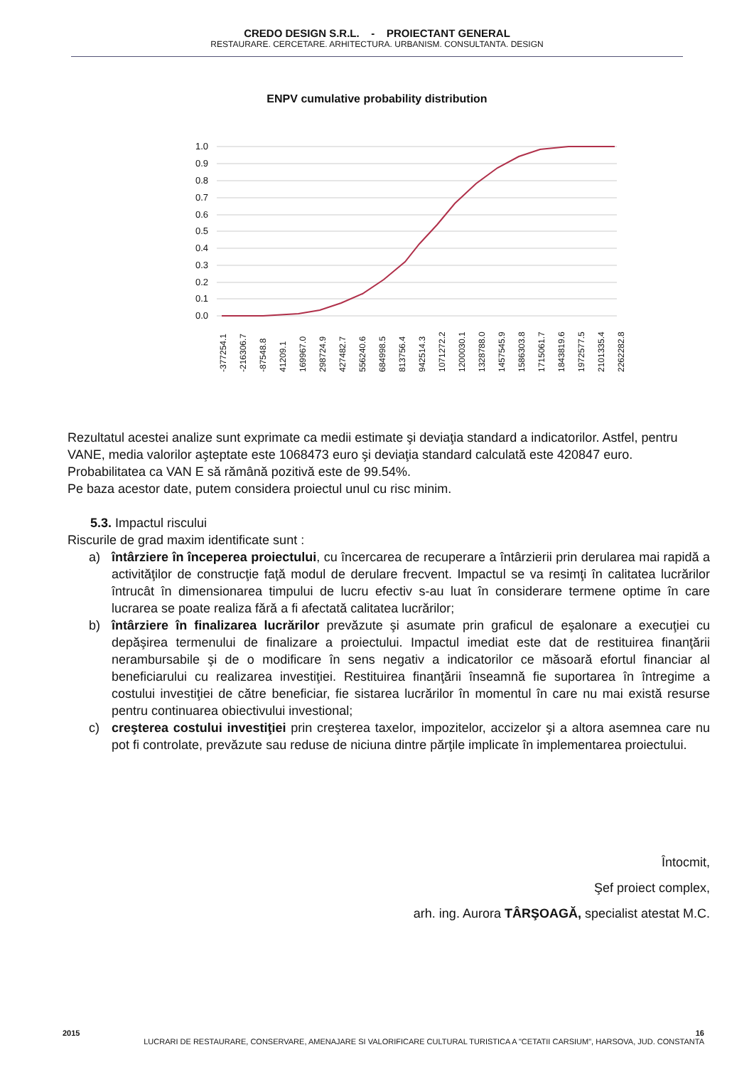CREDO DESIGN S.R.L. - PROIECTANT GENERAL
RESTAURARE. CERCETARE. ARHITECTURA. URBANISM. CONSULTANTA. DESIGN
ENPV cumulative probability distribution
1.0
0.9
0.8
0.7
0.6
0.5
0.4
0.3
0.2
0.1
0.0
-377254.1
-216306.7
-87548.8
41209.1
169967.0
298724.9
427482.7
556240.6
684998.5
813756.4
942514.3
1071272.2
1200030.1
1328788.0
1457545.9
1586303.8
1715061.7
1843819.6
1972577.5
2101335.4
2262282.8
Rezultatul acestei analize sunt exprimate ca medii estimate şi deviaţia standard a indicatorilor. Astfel, pentru VANE, media valorilor aşteptate este 1068473 euro şi deviaţia standard calculată este 420847 euro. Probabilitatea ca VAN E să rămână pozitivă este de 99.54%.
Pe baza acestor date, putem considera proiectul unul cu risc minim.
5.3. Impactul riscului
Riscurile de grad maxim identificate sunt :
a) întârziere în începerea proiectului, cu încercarea de recuperare a întârzierii prin derularea mai rapidă a activităţilor de construcţie faţă modul de derulare frecvent. Impactul se va resimţi în calitatea lucrărilor întrucât în dimensionarea timpului de lucru efectiv s-au luat în considerare termene optime în care lucrarea se poate realiza fără a fi afectată calitatea lucrărilor;
b) întârziere în finalizarea lucrărilor prevăzute şi asumate prin graficul de eşalonare a execuţiei cu depăşirea termenului de finalizare a proiectului. Impactul imediat este dat de restituirea finanţării nerambursabile şi de o modificare în sens negativ a indicatorilor ce măsoară efortul financiar al beneficiarului cu realizarea investiţiei. Restituirea finanţării înseamnă fie suportarea în întregime a costului investiţiei de către beneficiar, fie sistarea lucrărilor în momentul în care nu mai există resurse pentru continuarea obiectivului investional;
c) creşterea costului investiţiei prin creşterea taxelor, impozitelor, accizelor şi a altora asemnea care nu pot fi controlate, prevăzute sau reduse de niciuna dintre părţile implicate în implementarea proiectului.
Întocmit,
Şef proiect complex,
arh. ing. Aurora TÂRŞOAGĂ, specialist atestat M.C.
2015 16
LUCRARI DE RESTAURARE, CONSERVARE, AMENAJARE SI VALORIFICARE CULTURAL TURISTICA A "CETATII CARSIUM", HARSOVA, JUD. CONSTANTA